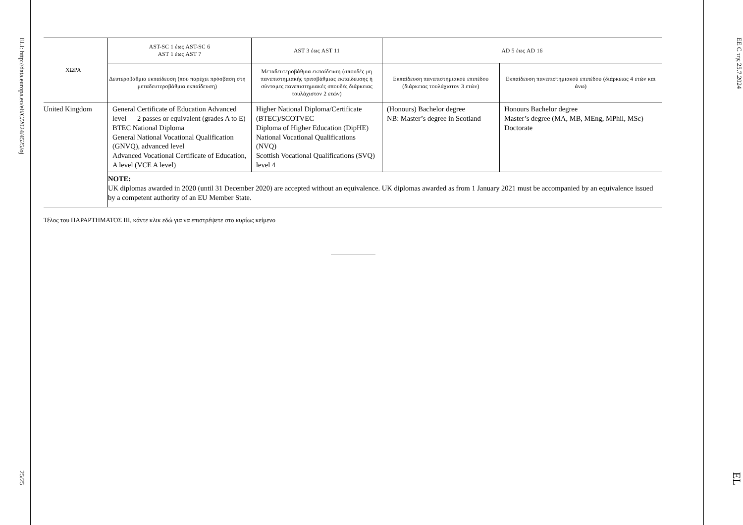ELI: http://data.europa.eu/eli/C/2024/4525/oj 25/25
| ΧΩΡΑ | AST-SC 1 έως AST-SC 6 AST 1 έως AST 7 | AST 3 έως AST 11 | AD 5 έως AD 16 | |
| --- | --- | --- | --- | --- |
| | Δευτεροβάθμια εκπαίδευση (που παρέχει πρόσβαση στη μεταδευτεροβάθμια εκπαίδευση) | Μεταδευτεροβάθμια εκπαίδευση (σπουδές μη πανεπιστημιακής τριτοβάθμιας εκπαίδευσης ή σύντομες πανεπιστημιακές σπουδές διάρκειας τουλάχιστον 2 ετών) | Εκπαίδευση πανεπιστημιακού επιπέδου (διάρκειας τουλάχιστον 3 ετών) | Εκπαίδευση πανεπιστημιακού επιπέδου (διάρκειας 4 ετών και άνω) |
| United Kingdom | General Certificate of Education Advanced level — 2 passes or equivalent (grades A to E) BTEC National Diploma General National Vocational Qualification (GNVQ), advanced level Advanced Vocational Certificate of Education, A level (VCE A level) | Higher National Diploma/Certificate (BTEC)/SCOTVEC Diploma of Higher Education (DipHE) National Vocational Qualifications (NVQ) Scottish Vocational Qualifications (SVQ) level 4 | (Honours) Bachelor degree NB: Master’s degree in Scotland | Honours Bachelor degree Master’s degree (MA, MB, MEng, MPhil, MSc) Doctorate |
| | NOTE: UK diplomas awarded in 2020 (until 31 December 2020) are accepted without an equivalence. UK diplomas awarded as from 1 January 2021 must be accompanied by an equivalence issued by a competent authority of an EU Member State. | | | |
Τέλος του ΠΑΡΑΡΤΗΜΑΤΟΣ III, κάντε κλικ εδώ για να επιστρέψετε στο κυρίως κείμενο
ΕΕ C της 25.7.2024 EL